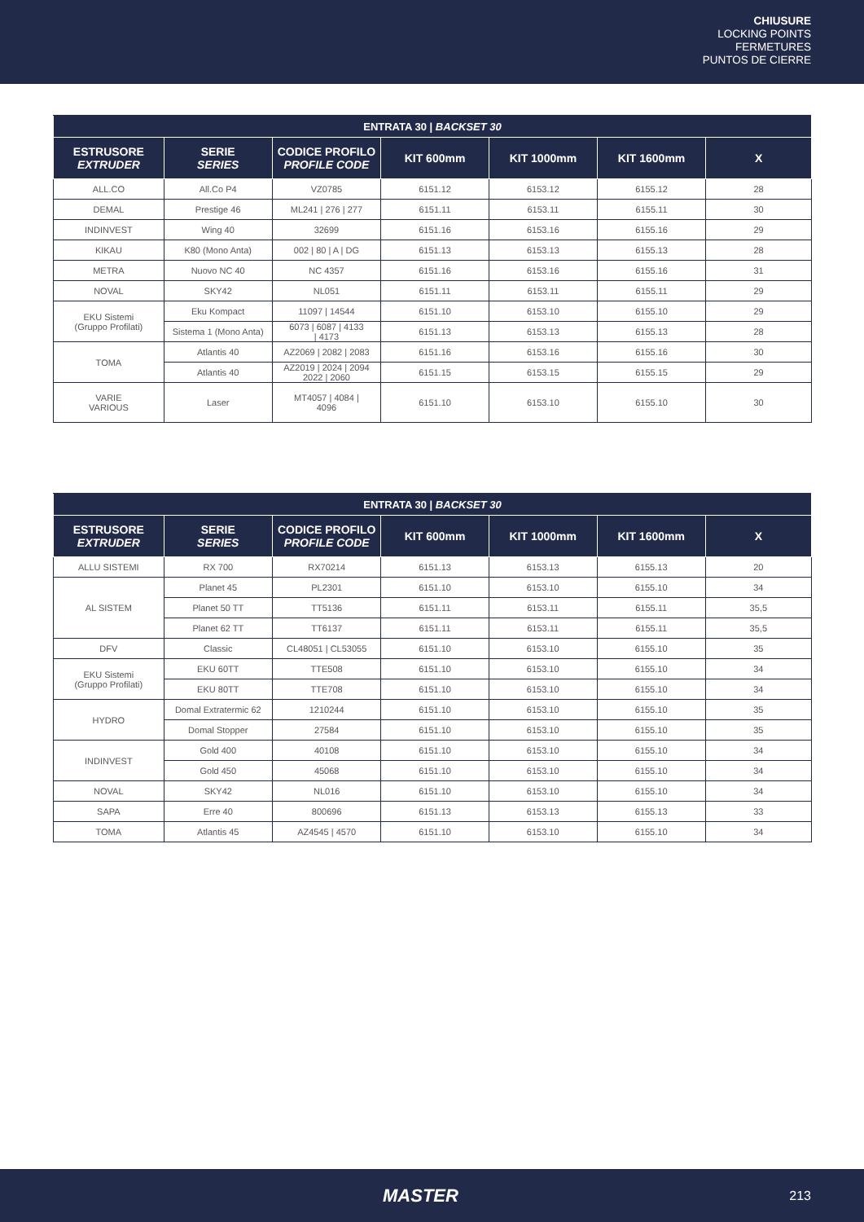CHIUSURE
LOCKING POINTS
FERMETURES
PUNTOS DE CIERRE
| ENTRATA 30 / BACKSET 30 | | | | | | |
| --- | --- | --- | --- | --- | --- | --- |
| ESTRUSORE EXTRUDER | SERIE SERIES | CODICE PROFILO PROFILE CODE | KIT 600mm | KIT 1000mm | KIT 1600mm | X |
| ALL.CO | All.Co P4 | VZ0785 | 6151.12 | 6153.12 | 6155.12 | 28 |
| DEMAL | Prestige 46 | ML241 / 276 / 277 | 6151.11 | 6153.11 | 6155.11 | 30 |
| INDINVEST | Wing 40 | 32699 | 6151.16 | 6153.16 | 6155.16 | 29 |
| KIKAU | K80 (Mono Anta) | 002 / 80 / A / DG | 6151.13 | 6153.13 | 6155.13 | 28 |
| METRA | Nuovo NC 40 | NC 4357 | 6151.16 | 6153.16 | 6155.16 | 31 |
| NOVAL | SKY42 | NL051 | 6151.11 | 6153.11 | 6155.11 | 29 |
| EKU Sistemi (Gruppo Profilati) | Eku Kompact | 11097 / 14544 | 6151.10 | 6153.10 | 6155.10 | 29 |
| | Sistema 1 (Mono Anta) | 6073 / 6087 / 4133 / 4173 | 6151.13 | 6153.13 | 6155.13 | 28 |
| TOMA | Atlantis 40 | AZ2069 / 2082 / 2083 | 6151.16 | 6153.16 | 6155.16 | 30 |
| | Atlantis 40 | AZ2019 / 2024 / 2094 2022 / 2060 | 6151.15 | 6153.15 | 6155.15 | 29 |
| VARIE VARIOUS | Laser | MT4057 / 4084 / 4096 | 6151.10 | 6153.10 | 6155.10 | 30 |
| ENTRATA 30 / BACKSET 30 | | | | | | |
| --- | --- | --- | --- | --- | --- | --- |
| ESTRUSORE EXTRUDER | SERIE SERIES | CODICE PROFILO PROFILE CODE | KIT 600mm | KIT 1000mm | KIT 1600mm | X |
| ALLU SISTEMI | RX 700 | RX70214 | 6151.13 | 6153.13 | 6155.13 | 20 |
| AL SISTEM | Planet 45 | PL2301 | 6151.10 | 6153.10 | 6155.10 | 34 |
| | Planet 50 TT | TT5136 | 6151.11 | 6153.11 | 6155.11 | 35,5 |
| | Planet 62 TT | TT6137 | 6151.11 | 6153.11 | 6155.11 | 35,5 |
| DFV | Classic | CL48051 / CL53055 | 6151.10 | 6153.10 | 6155.10 | 35 |
| EKU Sistemi (Gruppo Profilati) | EKU 60TT | TTE508 | 6151.10 | 6153.10 | 6155.10 | 34 |
| | EKU 80TT | TTE708 | 6151.10 | 6153.10 | 6155.10 | 34 |
| HYDRO | Domal Extratermic 62 | 1210244 | 6151.10 | 6153.10 | 6155.10 | 35 |
| | Domal Stopper | 27584 | 6151.10 | 6153.10 | 6155.10 | 35 |
| INDINVEST | Gold 400 | 40108 | 6151.10 | 6153.10 | 6155.10 | 34 |
| | Gold 450 | 45068 | 6151.10 | 6153.10 | 6155.10 | 34 |
| NOVAL | SKY42 | NL016 | 6151.10 | 6153.10 | 6155.10 | 34 |
| SAPA | Erre 40 | 800696 | 6151.13 | 6153.13 | 6155.13 | 33 |
| TOMA | Atlantis 45 | AZ4545 / 4570 | 6151.10 | 6153.10 | 6155.10 | 34 |
MASTER 213